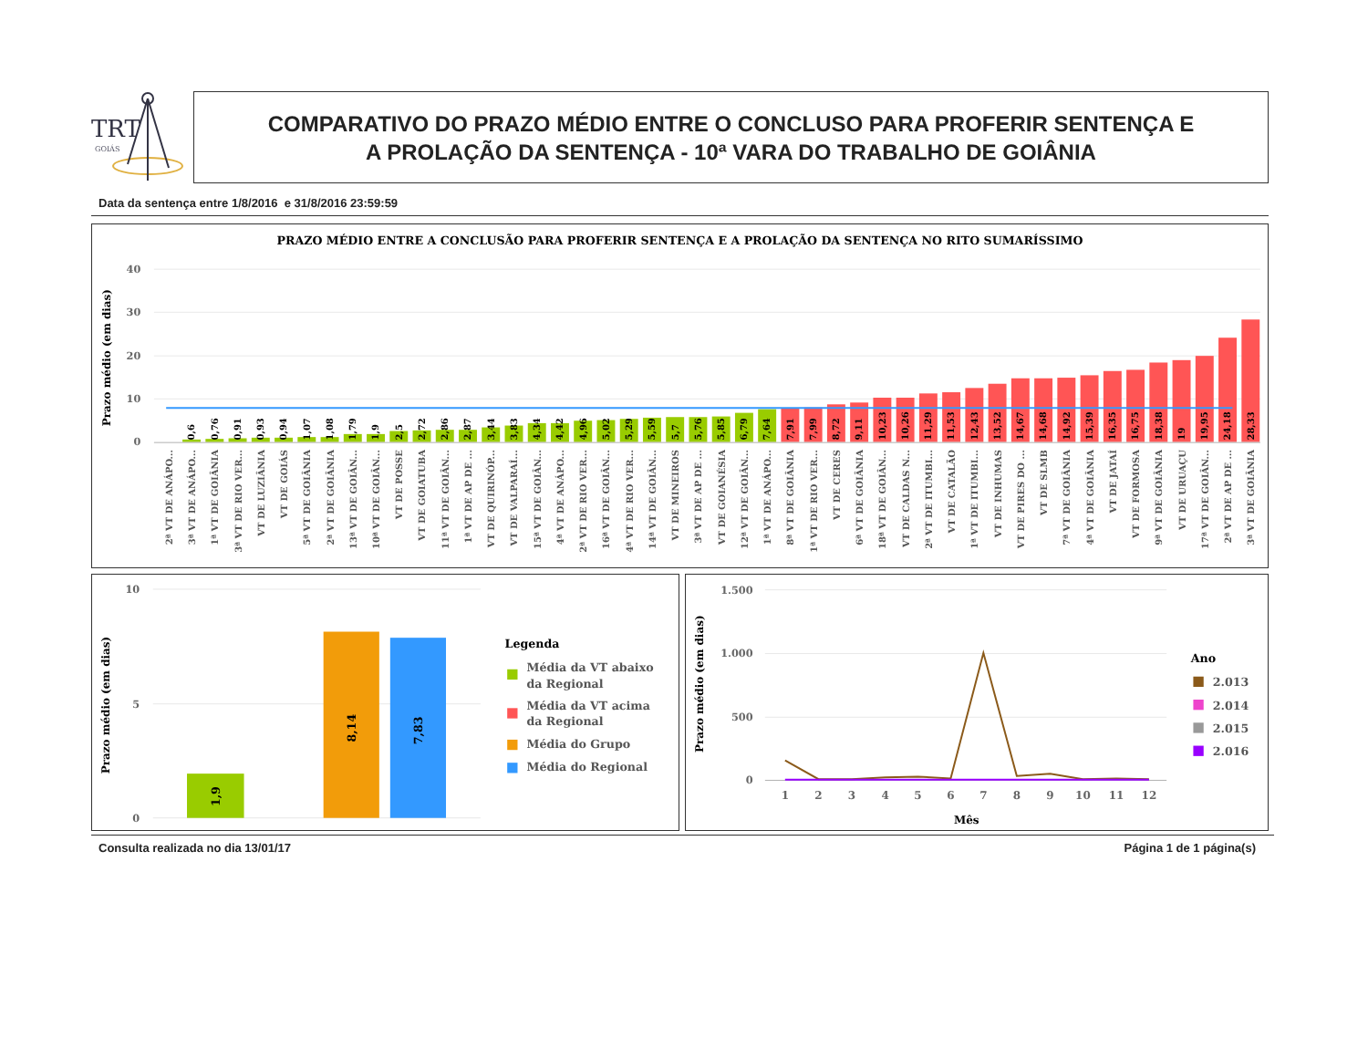TRT
GOIÁS
COMPARATIVO DO PRAZO MÉDIO ENTRE O CONCLUSO PARA PROFERIR SENTENÇA E
A PROLAÇÃO DA SENTENÇA - 10ª VARA DO TRABALHO DE GOIÂNIA
Data da sentença entre 1/8/2016 e 31/8/2016 23:59:59
PRAZO MÉDIO ENTRE A CONCLUSÃO PARA PROFERIR SENTENÇA E A PROLAÇÃO DA SENTENÇA NO RITO SUMARÍSSIMO
40
30
20
10
0
Prazo médio (em dias)
0,6
0,76
0,91
0,93
0,94
1,07
1,08
1,79
1,9
2,5
2,72
2,86
2,87
3,44
3,83
4,34
4,42
4,96
5,02
5,29
5,59
5,7
5,76
5,85
6,79
7,64
7,91
7,99
8,72
9,11
10,23
10,26
11,29
11,53
12,43
13,52
14,67
14,68
14,92
15,39
16,35
16,75
18,38
19
19,95
24,18
28,33
2ª VT DE ANÁPO...
3ª VT DE ANÁPO...
1ª VT DE GOIÂNIA
3ª VT DE RIO VER...
VT DE LUZIÂNIA
VT DE GOIÁS
5ª VT DE GOIÂNIA
2ª VT DE GOIÂNIA
13ª VT DE GOIÂN...
10ª VT DE GOIÂN...
VT DE POSSE
VT DE GOIATUBA
11ª VT DE GOIÂN...
1ª VT DE AP DE ...
VT DE QUIRINÓP...
VT DE VALPARAÍ...
15ª VT DE GOIÂN...
4ª VT DE ANÁPO...
2ª VT DE RIO VER...
16ª VT DE GOIÂN...
4ª VT DE RIO VER...
14ª VT DE GOIÂN...
VT DE MINEIROS
3ª VT DE AP DE ...
VT DE GOIANÉSIA
12ª VT DE GOIÂN...
1ª VT DE ANÁPO...
8ª VT DE GOIÂNIA
1ª VT DE RIO VER...
VT DE CERES
6ª VT DE GOIÂNIA
18ª VT DE GOIÂN...
VT DE CALDAS N...
2ª VT DE ITUMBI...
VT DE CATALÃO
1ª VT DE ITUMBI...
VT DE INHUMAS
VT DE PIRES DO ...
VT DE SLMB
7ª VT DE GOIÂNIA
4ª VT DE GOIÂNIA
VT DE JATAÍ
VT DE FORMOSA
9ª VT DE GOIÂNIA
VT DE URUAÇU
17ª VT DE GOIÂN...
2ª VT DE AP DE ...
3ª VT DE GOIÂNIA
10
5
0
Prazo médio (em dias)
1,9
8,14
7,83
Legenda
Média da VT abaixo
da Regional
Média da VT acima
da Regional
Média do Grupo
Média do Regional
1.500
1.000
500
0
Prazo médio (em dias)
1
2
3
4
5
6
7
8
9
10
11
12
Mês
Ano
2.013
2.014
2.015
2.016
Consulta realizada no dia 13/01/17 Página 1 de 1 página(s)